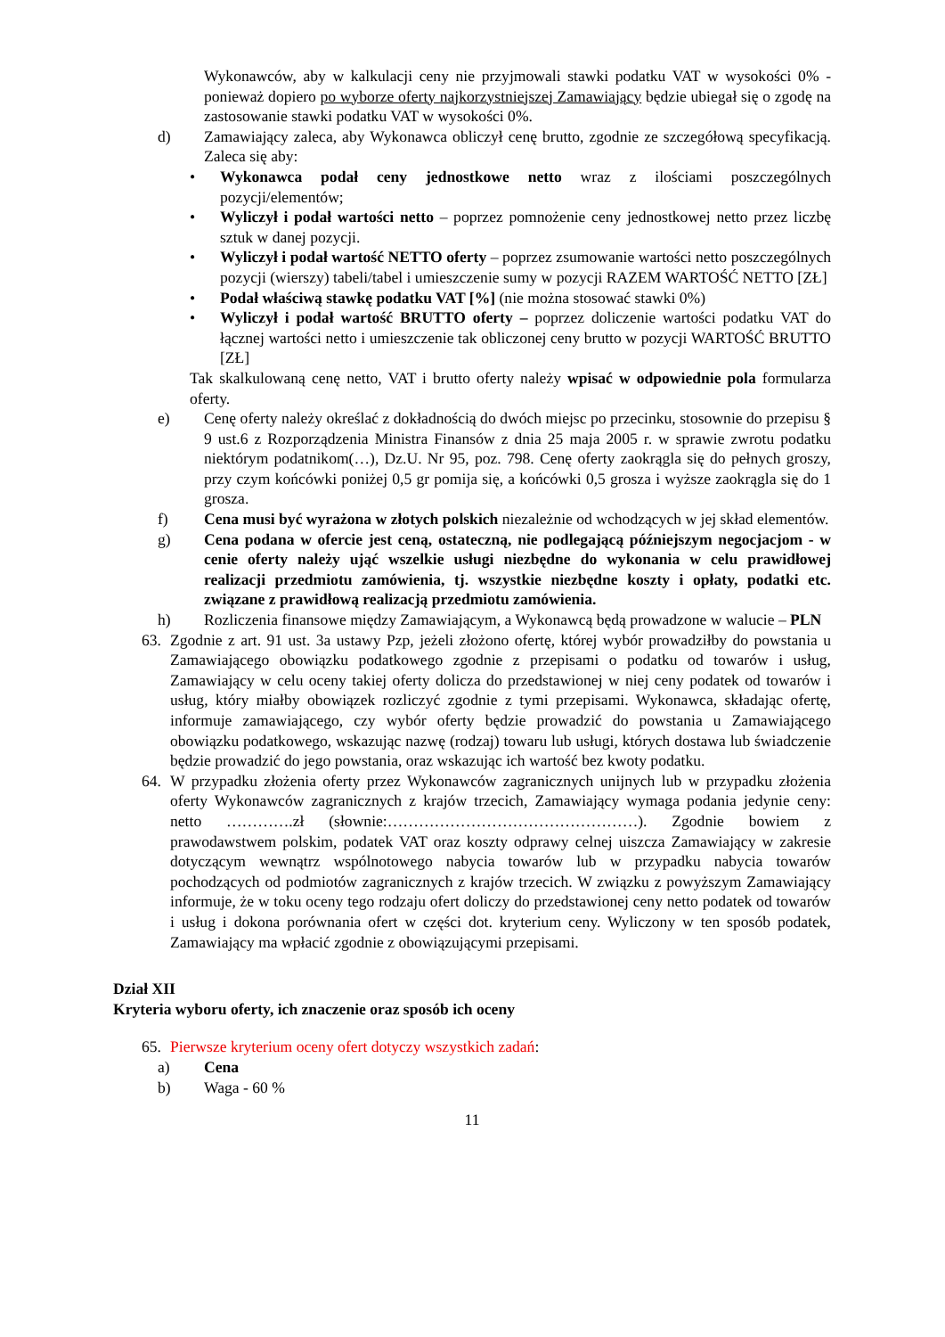Wykonawców, aby w kalkulacji ceny nie przyjmowali stawki podatku VAT w wysokości 0% - ponieważ dopiero po wyborze oferty najkorzystniejszej Zamawiający będzie ubiegał się o zgodę na zastosowanie stawki podatku VAT w wysokości 0%.
d) Zamawiający zaleca, aby Wykonawca obliczył cenę brutto, zgodnie ze szczegółową specyfikacją. Zaleca się aby:
• Wykonawca podał ceny jednostkowe netto wraz z ilościami poszczególnych pozycji/elementów;
• Wyliczył i podał wartości netto – poprzez pomnożenie ceny jednostkowej netto przez liczbę sztuk w danej pozycji.
• Wyliczył i podał wartość NETTO oferty – poprzez zsumowanie wartości netto poszczególnych pozycji (wierszy) tabeli/tabel i umieszczenie sumy w pozycji RAZEM WARTOŚĆ NETTO [ZŁ]
• Podał właściwą stawkę podatku VAT [%] (nie można stosować stawki 0%)
• Wyliczył i podał wartość BRUTTO oferty – poprzez doliczenie wartości podatku VAT do łącznej wartości netto i umieszczenie tak obliczonej ceny brutto w pozycji WARTOŚĆ BRUTTO [ZŁ]
Tak skalkulowaną cenę netto, VAT i brutto oferty należy wpisać w odpowiednie pola formularza oferty.
e) Cenę oferty należy określać z dokładnością do dwóch miejsc po przecinku, stosownie do przepisu § 9 ust.6 z Rozporządzenia Ministra Finansów z dnia 25 maja 2005 r. w sprawie zwrotu podatku niektórym podatnikom(…), Dz.U. Nr 95, poz. 798. Cenę oferty zaokrągla się do pełnych groszy, przy czym końcówki poniżej 0,5 gr pomija się, a końcówki 0,5 grosza i wyższe zaokrągla się do 1 grosza.
f) Cena musi być wyrażona w złotych polskich niezależnie od wchodzących w jej skład elementów.
g) Cena podana w ofercie jest ceną, ostateczną, nie podlegającą późniejszym negocjacjom - w cenie oferty należy ująć wszelkie usługi niezbędne do wykonania w celu prawidłowej realizacji przedmiotu zamówienia, tj. wszystkie niezbędne koszty i opłaty, podatki etc. związane z prawidłową realizacją przedmiotu zamówienia.
h) Rozliczenia finansowe między Zamawiającym, a Wykonawcą będą prowadzone w walucie – PLN
63. Zgodnie z art. 91 ust. 3a ustawy Pzp, jeżeli złożono ofertę, której wybór prowadziłby do powstania u Zamawiającego obowiązku podatkowego zgodnie z przepisami o podatku od towarów i usług, Zamawiający w celu oceny takiej oferty dolicza do przedstawionej w niej ceny podatek od towarów i usług, który miałby obowiązek rozliczyć zgodnie z tymi przepisami. Wykonawca, składając ofertę, informuje zamawiającego, czy wybór oferty będzie prowadzić do powstania u Zamawiającego obowiązku podatkowego, wskazując nazwę (rodzaj) towaru lub usługi, których dostawa lub świadczenie będzie prowadzić do jego powstania, oraz wskazując ich wartość bez kwoty podatku.
64. W przypadku złożenia oferty przez Wykonawców zagranicznych unijnych lub w przypadku złożenia oferty Wykonawców zagranicznych z krajów trzecich, Zamawiający wymaga podania jedynie ceny: netto ………….zł (słownie:…………………………………………). Zgodnie bowiem z prawodawstwem polskim, podatek VAT oraz koszty odprawy celnej uiszcza Zamawiający w zakresie dotyczącym wewnątrz wspólnotowego nabycia towarów lub w przypadku nabycia towarów pochodzących od podmiotów zagranicznych z krajów trzecich. W związku z powyższym Zamawiający informuje, że w toku oceny tego rodzaju ofert doliczy do przedstawionej ceny netto podatek od towarów i usług i dokona porównania ofert w części dot. kryterium ceny. Wyliczony w ten sposób podatek, Zamawiający ma wpłacić zgodnie z obowiązującymi przepisami.
Dział XII
Kryteria wyboru oferty, ich znaczenie oraz sposób ich oceny
65. Pierwsze kryterium oceny ofert dotyczy wszystkich zadań:
a) Cena
b) Waga - 60 %
11